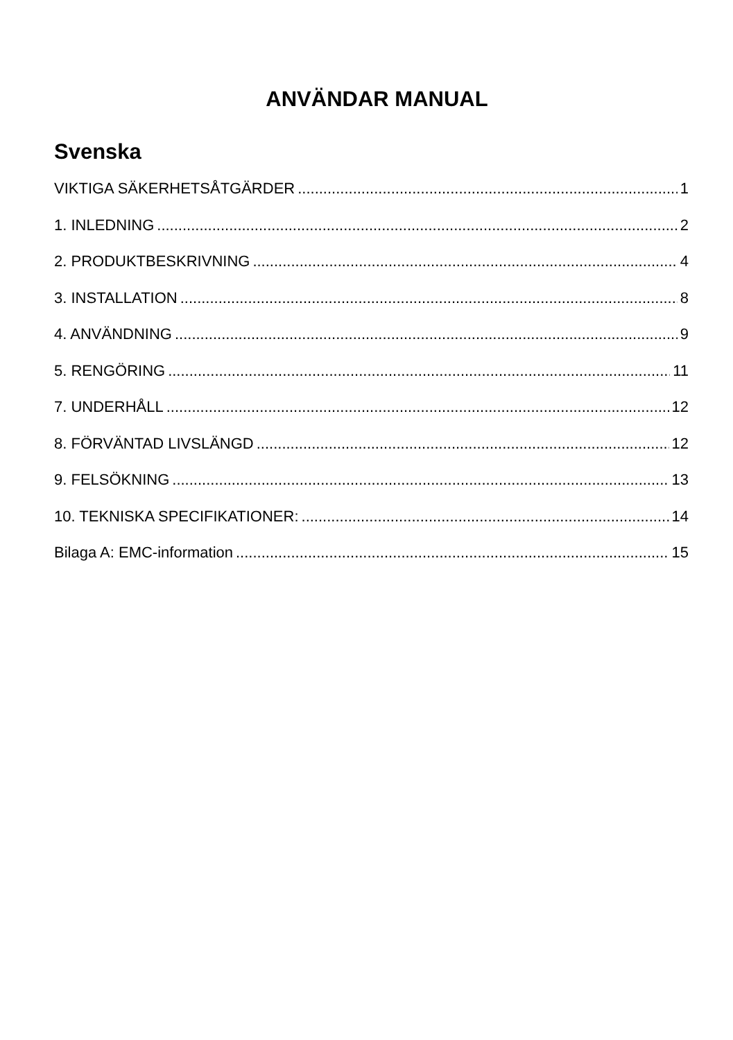ANVÄNDAR MANUAL
Svenska
VIKTIGA SÄKERHETSÅTGÄRDER 1
1. INLEDNING 2
2. PRODUKTBESKRIVNING 4
3. INSTALLATION 8
4. ANVÄNDNING 9
5. RENGÖRING 11
7. UNDERHÅLL 12
8. FÖRVÄNTAD LIVSLÄNGD 12
9. FELSÖKNING 13
10. TEKNISKA SPECIFIKATIONER: 14
Bilaga A: EMC-information 15